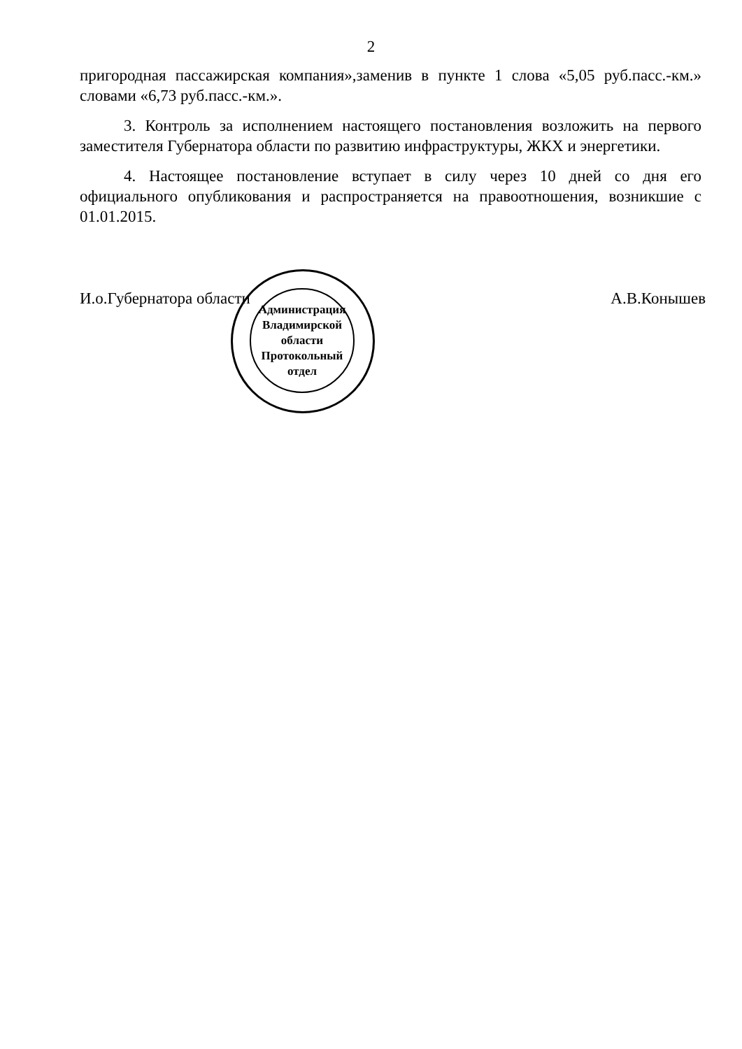2
пригородная пассажирская компания»,заменив в пункте 1 слова «5,05 руб.пасс.-км.» словами «6,73 руб.пасс.-км.».
3. Контроль за исполнением настоящего постановления возложить на первого заместителя Губернатора области по развитию инфраструктуры, ЖКХ и энергетики.
4. Настоящее постановление вступает в силу через 10 дней со дня его официального опубликования и распространяется на правоотношения, возникшие с 01.01.2015.
И.о.Губернатора области А.В.Конышев
Администрация Владимирской области
Протокольный
отдел